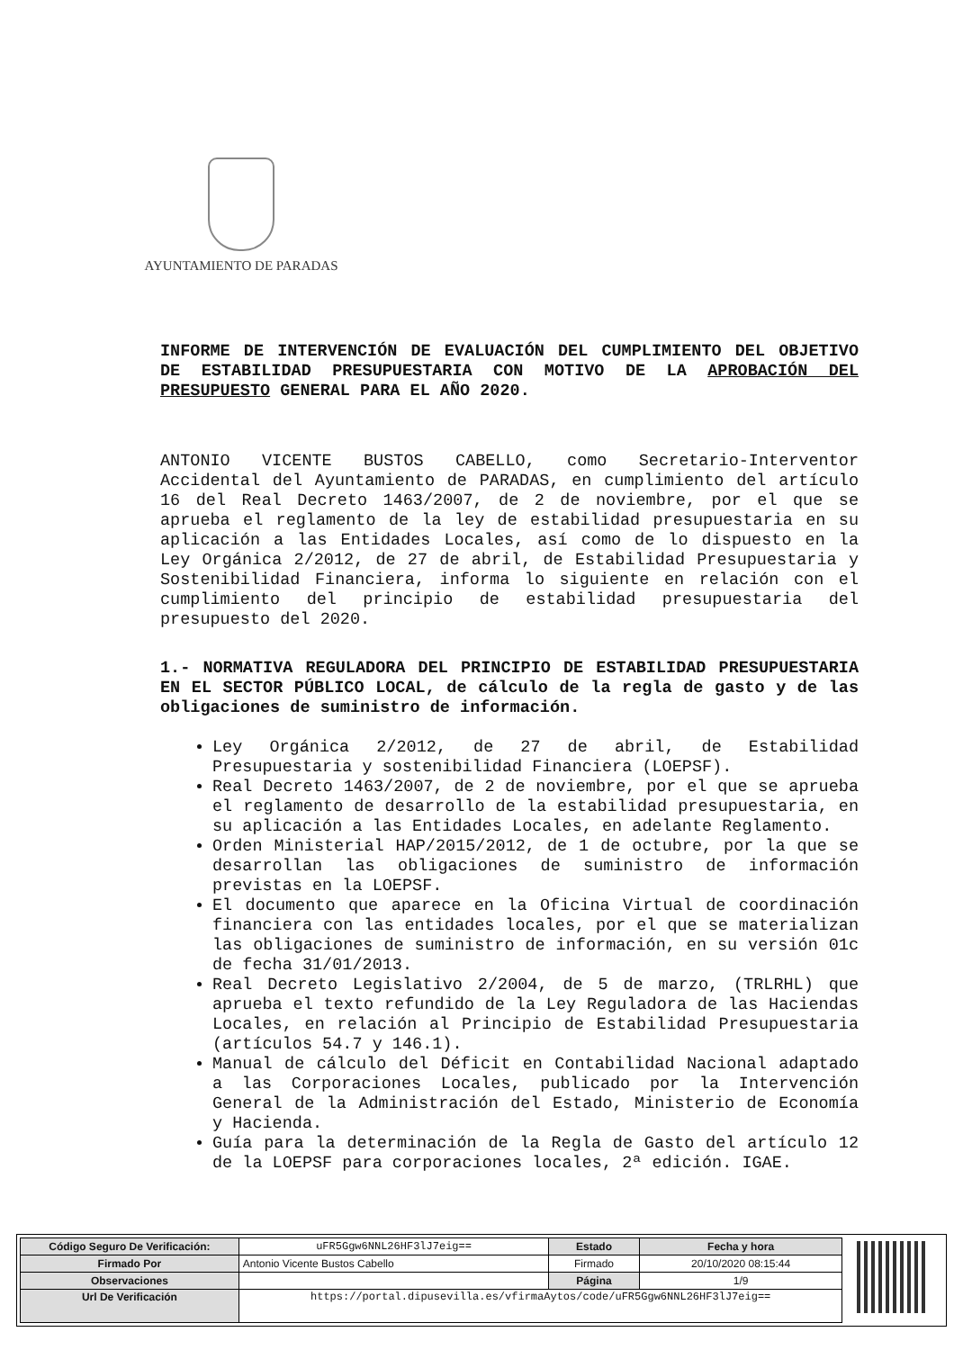AYUNTAMIENTO DE PARADAS
INFORME DE INTERVENCIÓN DE EVALUACIÓN DEL CUMPLIMIENTO DEL OBJETIVO DE ESTABILIDAD PRESUPUESTARIA CON MOTIVO DE LA APROBACIÓN DEL PRESUPUESTO GENERAL PARA EL AÑO 2020.
ANTONIO VICENTE BUSTOS CABELLO, como Secretario-Interventor Accidental del Ayuntamiento de PARADAS, en cumplimiento del artículo 16 del Real Decreto 1463/2007, de 2 de noviembre, por el que se aprueba el reglamento de la ley de estabilidad presupuestaria en su aplicación a las Entidades Locales, así como de lo dispuesto en la Ley Orgánica 2/2012, de 27 de abril, de Estabilidad Presupuestaria y Sostenibilidad Financiera, informa lo siguiente en relación con el cumplimiento del principio de estabilidad presupuestaria del presupuesto del 2020.
1.- NORMATIVA REGULADORA DEL PRINCIPIO DE ESTABILIDAD PRESUPUESTARIA EN EL SECTOR PÚBLICO LOCAL, de cálculo de la regla de gasto y de las obligaciones de suministro de información.
Ley Orgánica 2/2012, de 27 de abril, de Estabilidad Presupuestaria y sostenibilidad Financiera (LOEPSF).
Real Decreto 1463/2007, de 2 de noviembre, por el que se aprueba el reglamento de desarrollo de la estabilidad presupuestaria, en su aplicación a las Entidades Locales, en adelante Reglamento.
Orden Ministerial HAP/2015/2012, de 1 de octubre, por la que se desarrollan las obligaciones de suministro de información previstas en la LOEPSF.
El documento que aparece en la Oficina Virtual de coordinación financiera con las entidades locales, por el que se materializan las obligaciones de suministro de información, en su versión 01c de fecha 31/01/2013.
Real Decreto Legislativo 2/2004, de 5 de marzo, (TRLRHL) que aprueba el texto refundido de la Ley Reguladora de las Haciendas Locales, en relación al Principio de Estabilidad Presupuestaria (artículos 54.7 y 146.1).
Manual de cálculo del Déficit en Contabilidad Nacional adaptado a las Corporaciones Locales, publicado por la Intervención General de la Administración del Estado, Ministerio de Economía y Hacienda.
Guía para la determinación de la Regla de Gasto del artículo 12 de la LOEPSF para corporaciones locales, 2ª edición. IGAE.
| Código Seguro De Verificación: | uFR5Ggw6NNL26HF3lJ7eig== | Estado | Fecha y hora |
| Firmado Por | Antonio Vicente Bustos Cabello | Firmado | 20/10/2020 08:15:44 |
| Observaciones | | Página | 1/9 |
| Url De Verificación | https://portal.dipusevilla.es/vfirmaAytos/code/uFR5Ggw6NNL26HF3lJ7eig== | | |